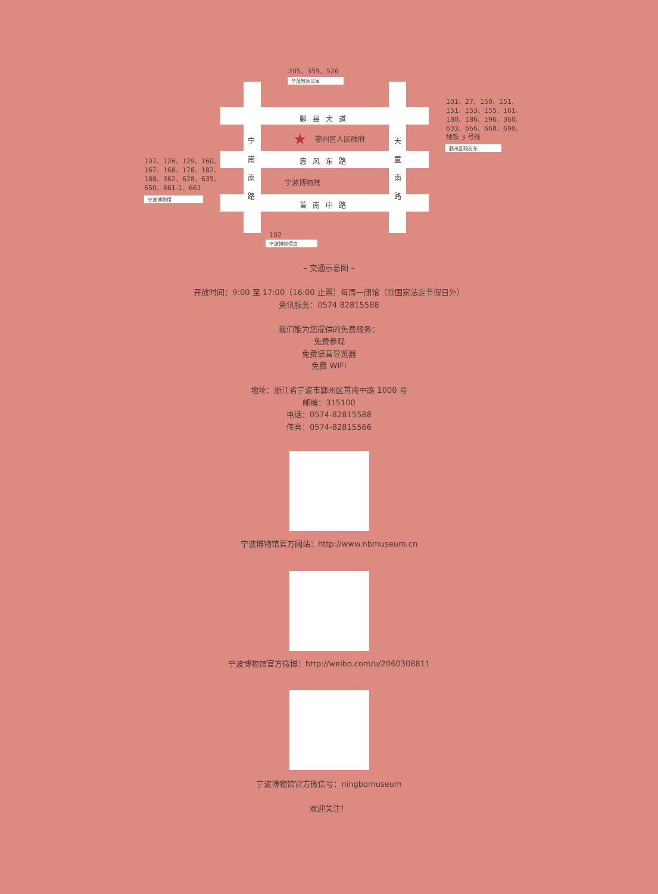205、359、526
华茂教师公寓
鄞县大道
★ 鄞州区人民政府
惠风东路
宁波博物院
首南中路
宁 南 南 路
天 童 南 路
101、27、150、151、
151、153、155、161、
180、186、196、360、
633、666、668、690、
地铁 3 号线
鄞州区政府东
107、126、129、160、
167、168、178、182、
188、362、628、635、
650、661-1、661
宁波博物馆
102
宁波博物馆南
– 交通示意图 –
开放时间：9:00 至 17:00（16:00 止票）每周一闭馆（除国家法定节假日外）
资讯服务：0574 82815588
我们能为您提供的免费服务：
免费参观
免费语音导览器
免费 WIFI
地址：浙江省宁波市鄞州区首南中路 1000 号
邮编：315100
电话：0574-82815588
传真：0574-82815566
宁波博物馆官方网站：http://www.nbmuseum.cn
宁波博物馆官方微博：http://weibo.com/u/2060308811
宁波博物馆官方微信号：ningbomuseum
欢迎关注！